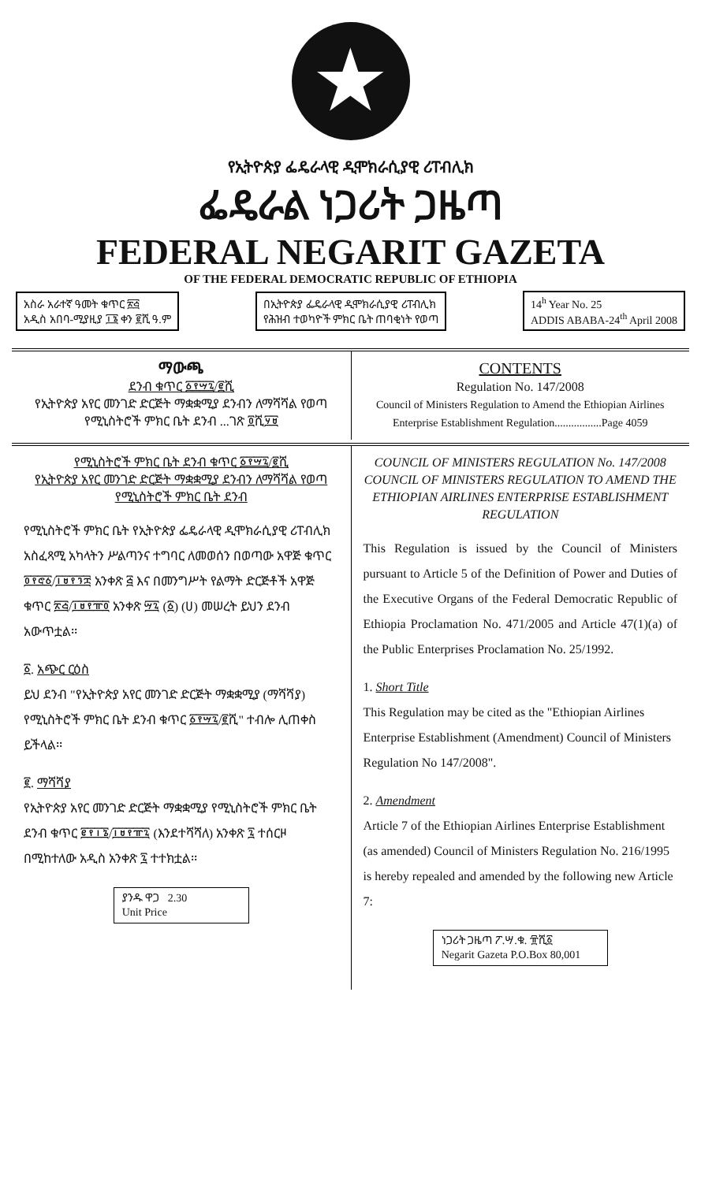★
የኢትዮጵያ ፌዴራላዊ ዲሞክራሲያዊ ሪፐብሊክ
ፌዴራል ነጋሪት ጋዜጣ
FEDERAL NEGARIT GAZETA
OF THE FEDERAL DEMOCRATIC REPUBLIC OF ETHIOPIA
አስራ አራተኛ ዓመት ቁጥር ፳፭
አዲስ አበባ-ሚያዚያ ፲፮ ቀን ፪ሺ ዓ.ም
በኢትዮጵያ ፌዴራላዊ ዲሞክራሲያዊ ሪፐብሊክ
የሕዝብ ተወካዮች ምክር ቤት ጠባቂነት የወጣ
14<sup>h</sup> Year No. 25
ADDIS ABABA-24<sup>th</sup> April 2008
ማውጫ
ደንብ ቁጥር ፩፻፵፯/፪ሺ
የኢትዮጵያ አየር መንገድ ድርጅት ማቋቋሚያ ደንብን ለማሻሻል የወጣ የሚኒስትሮች ምክር ቤት ደንብ ...ገጽ ፬ሺ፶፱
CONTENTS
Regulation No. 147/2008
Council of Ministers Regulation to Amend the Ethiopian Airlines Enterprise Establishment Regulation.................Page 4059
የሚኒስትሮች ምክር ቤት ደንብ ቁጥር ፩፻፵፯/፪ሺ
የኢትዮጵያ አየር መንገድ ድርጅት ማቋቋሚያ ደንብን ለማሻሻል የወጣ የሚኒስትሮች ምክር ቤት ደንብ
የሚኒስትሮች ምክር ቤት የኢትዮጵያ ፌዴራላዊ ዲሞክራሲያዊ ሪፐብሊክ አስፈጻሚ አካላትን ሥልጣንና ተግባር ለመወሰን በወጣው አዋጅ ቁጥር ፬፻፸፩/፲፱፻፺፰ አንቀጽ ፭ እና በመንግሥት የልማት ድርጅቶች አዋጅ ቁጥር ፳፭/፲፱፻፹፬ አንቀጽ ፵፯ (፩) (ሀ) መሠረት ይህን ደንብ አውጥቷል፡፡
፩. አጭር ርዕስ
ይህ ደንብ "የኢትዮጵያ አየር መንገድ ድርጅት ማቋቋሚያ (ማሻሻያ) የሚኒስትሮች ምክር ቤት ደንብ ቁጥር ፩፻፵፯/፪ሺ" ተብሎ ሊጠቀስ ይችላል፡፡
፪. ማሻሻያ
የኢትዮጵያ አየር መንገድ ድርጅት ማቋቋሚያ የሚኒስትሮች ምክር ቤት ደንብ ቁጥር ፪፻፲፮/፲፱፻፹፯ (እንደተሻሻለ) አንቀጽ ፯ ተሰርዞ በሚከተለው አዲስ አንቀጽ ፯ ተተክቷል፡፡
ያንዱ ዋጋ 2.30
Unit Price
COUNCIL OF MINISTERS REGULATION No. 147/2008
COUNCIL OF MINISTERS REGULATION TO AMEND THE ETHIOPIAN AIRLINES ENTERPRISE ESTABLISHMENT REGULATION
This Regulation is issued by the Council of Ministers pursuant to Article 5 of the Definition of Power and Duties of the Executive Organs of the Federal Democratic Republic of Ethiopia Proclamation No. 471/2005 and Article 47(1)(a) of the Public Enterprises Proclamation No. 25/1992.
1. Short Title
This Regulation may be cited as the "Ethiopian Airlines Enterprise Establishment (Amendment) Council of Ministers Regulation No 147/2008".
2. Amendment
Article 7 of the Ethiopian Airlines Enterprise Establishment (as amended) Council of Ministers Regulation No. 216/1995 is hereby repealed and amended by the following new Article 7:
ነጋሪት ጋዜጣ ፖ.ሣ.ቁ. ፹ሺ፩
Negarit Gazeta P.O.Box 80,001